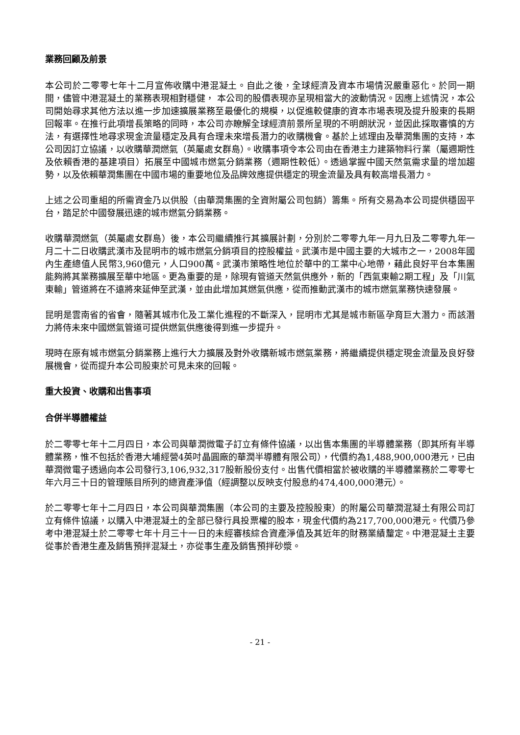業務回顧及前景
本公司於二零零七年十二月宣佈收購中港混凝土。自此之後，全球經濟及資本市場情況嚴重惡化。於同一期間，儘管中港混凝土的業務表現相對穩健， 本公司的股價表現亦呈現相當大的波動情況。因應上述情況，本公司開始尋求其他方法以進一步加速擴展業務至最優化的規模，以促進較健康的資本市場表現及提升股東的長期回報率。在推行此項增長策略的同時，本公司亦瞭解全球經濟前景所呈現的不明朗狀況，並因此採取審慎的方法，有選擇性地尋求現金流量穩定及具有合理未來增長潛力的收購機會。基於上述理由及華潤集團的支持，本公司因訂立協議，以收購華潤燃氣（英屬處女群島）。收購事項令本公司由在香港主力建築物料行業（屬週期性及依賴香港的基建項目）拓展至中國城市燃氣分銷業務（週期性較低）。透過掌握中國天然氣需求量的增加趨勢，以及依賴華潤集團在中國市場的重要地位及品牌效應提供穩定的現金流量及具有較高增長潛力。
上述之公司重組的所需資金乃以供股（由華潤集團的全資附屬公司包銷）籌集。所有交易為本公司提供穩固平台，踏足於中國發展迅速的城市燃氣分銷業務。
收購華潤燃氣（英屬處女群島）後，本公司繼續推行其擴展計劃，分別於二零零九年一月九日及二零零九年一月二十二日收購武漢市及昆明市的城市燃氣分銷項目的控股權益。武漢市是中國主要的大城市之一，2008年國內生產總值人民幣3,960億元，人口900萬。武漢市策略性地位於華中的工業中心地帶，藉此良好平台本集團能夠將其業務擴展至華中地區。更為重要的是，除現有管道天然氣供應外，新的「西氣東輸2期工程」及「川氣東輸」管道將在不遠將來延伸至武漢，並由此增加其燃氣供應，從而推動武漢市的城市燃氣業務快速發展。
昆明是雲南省的省會，隨著其城市化及工業化進程的不斷深入，昆明市尤其是城市新區孕育巨大潛力。而該潛力將侍未來中國燃氣管道可提供燃氣供應後得到進一步提升。
現時在原有城市燃氣分銷業務上進行大力擴展及對外收購新城市燃氣業務，將繼續提供穩定現金流量及良好發展機會，從而提升本公司股東於可見未來的回報。
重大投資、收購和出售事項
合併半導體權益
於二零零七年十二月四日，本公司與華潤微電子訂立有條件協議，以出售本集團的半導體業務（即其所有半導體業務，惟不包括於香港大埔經營4英吋晶圓廠的華潤半導體有限公司），代價約為1,488,900,000港元，已由華潤微電子透過向本公司發行3,106,932,317股新股份支付。出售代價相當於被收購的半導體業務於二零零七年六月三十日的管理賬目所列的總資產淨值（經調整以反映支付股息約474,400,000港元）。
於二零零七年十二月四日，本公司與華潤集團（本公司的主要及控股股東）的附屬公司華潤混凝土有限公司訂立有條件協議，以購入中港混凝土的全部已發行具投票權的股本，現金代價約為217,700,000港元。代價乃參考中港混凝土於二零零七年十月三十一日的未經審核綜合資產淨值及其近年的財務業績釐定。中港混凝土主要從事於香港生產及銷售預拌混凝土，亦從事生產及銷售預拌砂漿。
- 21 -